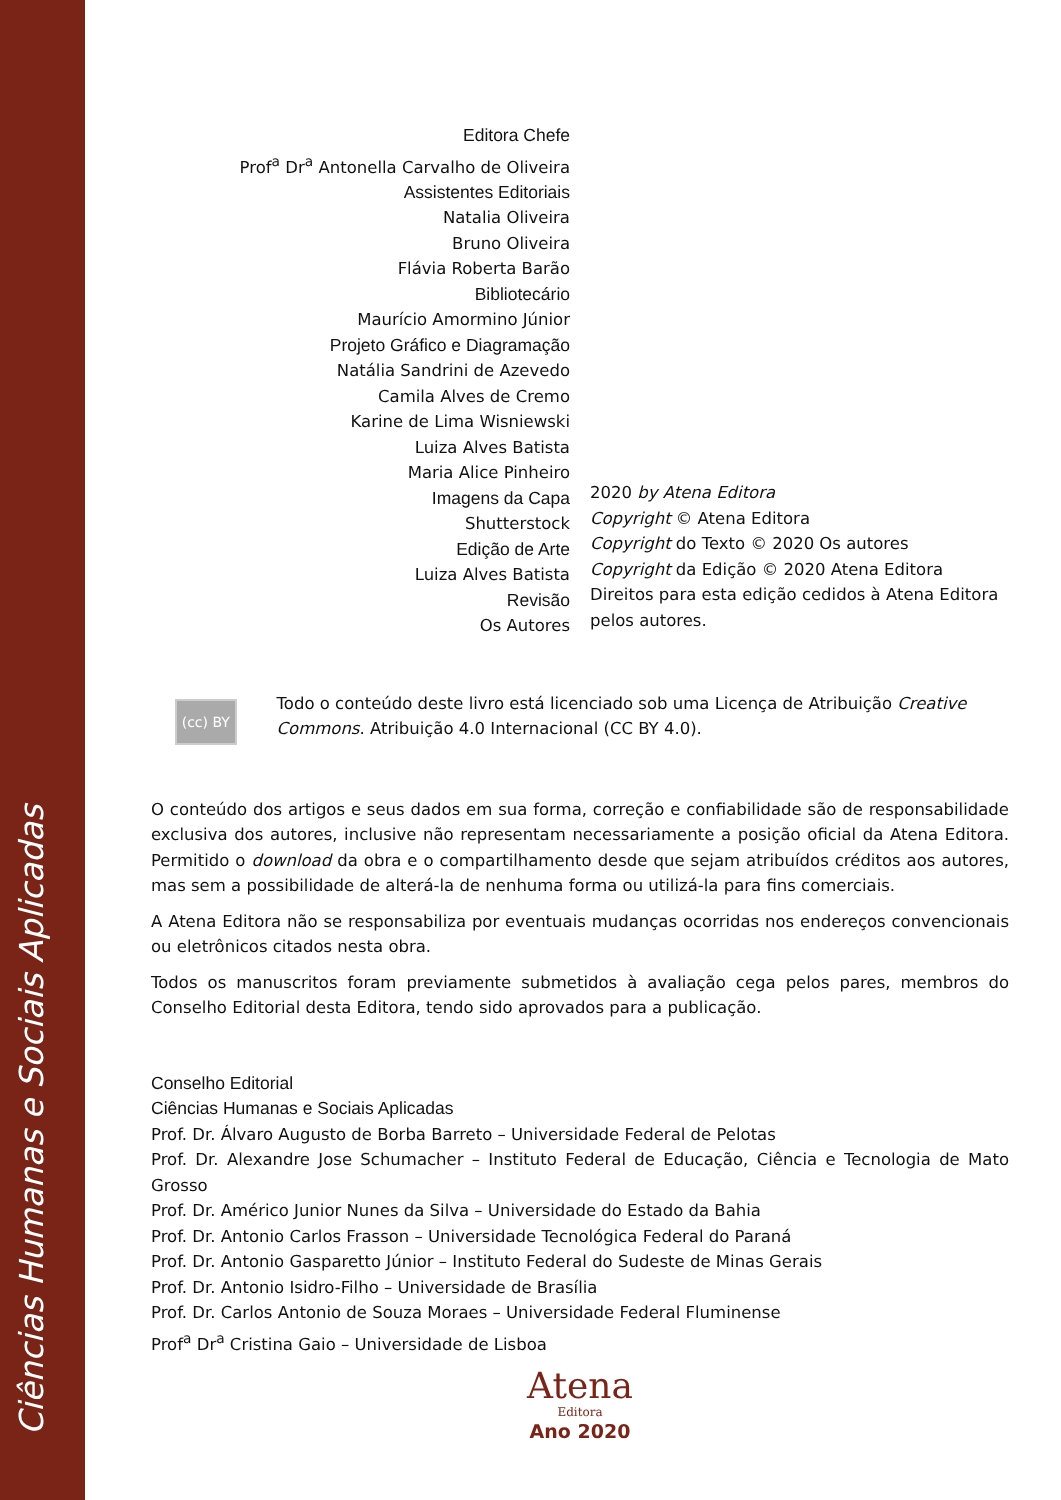Ciências Humanas e Sociais Aplicadas
Editora Chefe
Prof<sup>a</sup> Dr<sup>a</sup> Antonella Carvalho de Oliveira
Assistentes Editoriais
Natalia Oliveira
Bruno Oliveira
Flávia Roberta Barão
Bibliotecário
Maurício Amormino Júnior
Projeto Gráfico e Diagramação
Natália Sandrini de Azevedo
Camila Alves de Cremo
Karine de Lima Wisniewski
Luiza Alves Batista
Maria Alice Pinheiro
Imagens da Capa
Shutterstock
Edição de Arte
Luiza Alves Batista
Revisão
Os Autores
2020 by Atena Editora
Copyright © Atena Editora
Copyright do Texto © 2020 Os autores
Copyright da Edição © 2020 Atena Editora
Direitos para esta edição cedidos à Atena Editora
pelos autores.
(cc) BY
Todo o conteúdo deste livro está licenciado sob uma Licença de Atribuição Creative Commons. Atribuição 4.0 Internacional (CC BY 4.0).
O conteúdo dos artigos e seus dados em sua forma, correção e confiabilidade são de responsabilidade exclusiva dos autores, inclusive não representam necessariamente a posição oficial da Atena Editora. Permitido o download da obra e o compartilhamento desde que sejam atribuídos créditos aos autores, mas sem a possibilidade de alterá-la de nenhuma forma ou utilizá-la para fins comerciais.
A Atena Editora não se responsabiliza por eventuais mudanças ocorridas nos endereços convencionais ou eletrônicos citados nesta obra.
Todos os manuscritos foram previamente submetidos à avaliação cega pelos pares, membros do Conselho Editorial desta Editora, tendo sido aprovados para a publicação.
Conselho Editorial
Ciências Humanas e Sociais Aplicadas
Prof. Dr. Álvaro Augusto de Borba Barreto – Universidade Federal de Pelotas
Prof. Dr. Alexandre Jose Schumacher – Instituto Federal de Educação, Ciência e Tecnologia de Mato Grosso
Prof. Dr. Américo Junior Nunes da Silva – Universidade do Estado da Bahia
Prof. Dr. Antonio Carlos Frasson – Universidade Tecnológica Federal do Paraná
Prof. Dr. Antonio Gasparetto Júnior – Instituto Federal do Sudeste de Minas Gerais
Prof. Dr. Antonio Isidro-Filho – Universidade de Brasília
Prof. Dr. Carlos Antonio de Souza Moraes – Universidade Federal Fluminense
Prof<sup>a</sup> Dr<sup>a</sup> Cristina Gaio – Universidade de Lisboa
Atena
Editora
Ano 2020